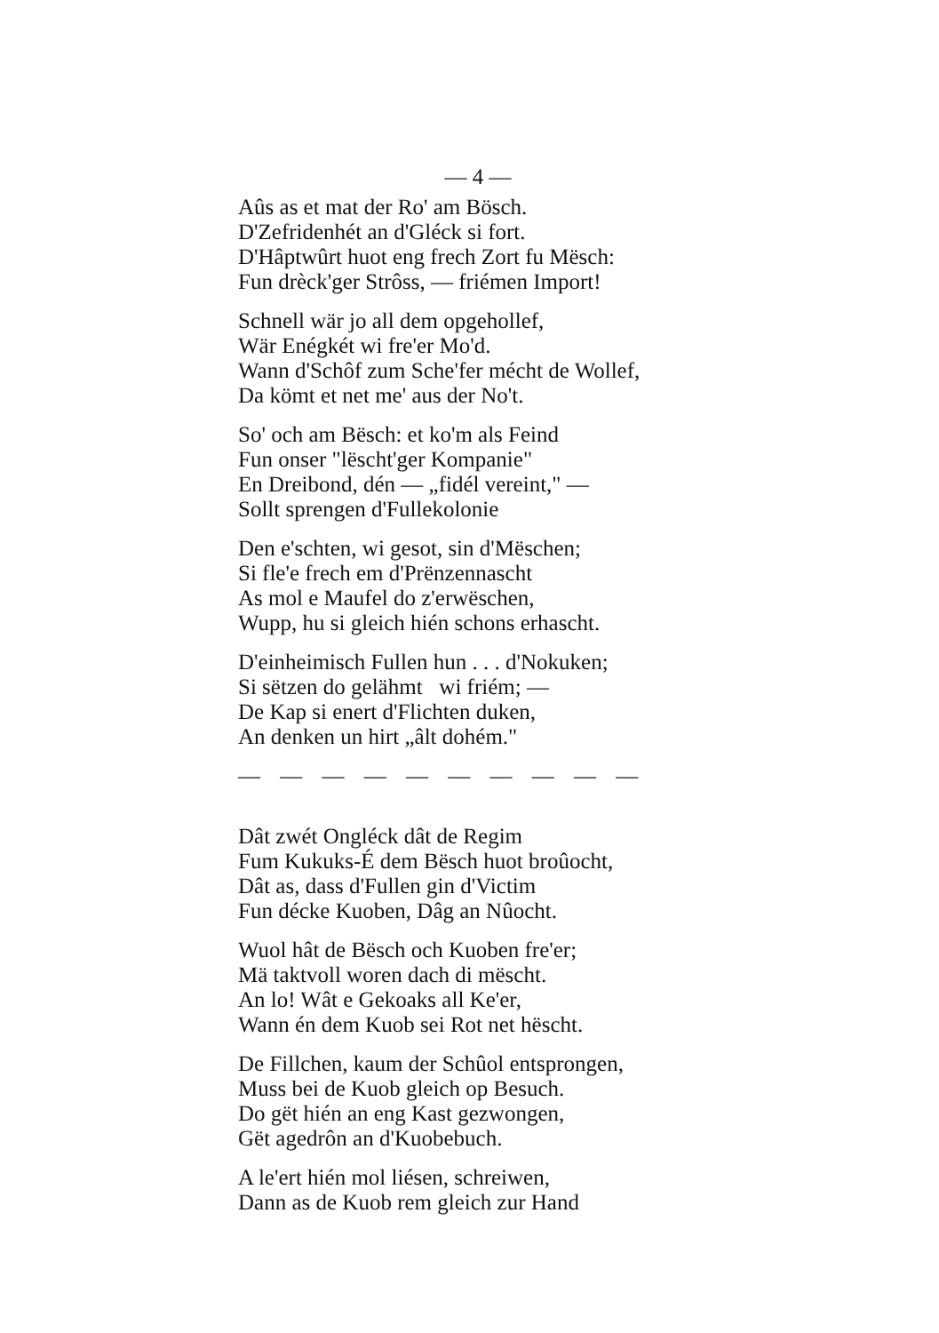— 4 —
Aûs as et mat der Ro' am Bösch.
D'Zefridenhét an d'Gléck si fort.
D'Hâptwûrt huot eng frech Zort fu Mësch:
Fun drèck'ger Strôss, — friémen Import!
Schnell wär jo all dem opgehollef,
Wär Enégkét wi fre'er Mo'd.
Wann d'Schôf zum Sche'fer mécht de Wollef,
Da kömt et net me' aus der No't.
So' och am Bësch: et ko'm als Feind
Fun onser "lëscht'ger Kompanie"
En Dreibond, dén — „fidél vereint," —
Sollt sprengen d'Fullekolonie
Den e'schten, wi gesot, sin d'Mëschen;
Si fle'e frech em d'Prënzennascht
As mol e Maufel do z'erwëschen,
Wupp, hu si gleich hién schons erhascht.
D'einheimisch Fullen hun . . . d'Nokuken;
Si sëtzen do gelähmt wi friém; —
De Kap si enert d'Flichten duken,
An denken un hirt „âlt dohém."
— — — — — — — — — —
Dât zwét Ongléck dât de Regim
Fum Kukuks-É dem Bësch huot broûocht,
Dât as, dass d'Fullen gin d'Victim
Fun décke Kuoben, Dâg an Nûocht.
Wuol hât de Bësch och Kuoben fre'er;
Mä taktvoll woren dach di mëscht.
An lo! Wât e Gekoaks all Ke'er,
Wann én dem Kuob sei Rot net hëscht.
De Fillchen, kaum der Schûol entsprongen,
Muss bei de Kuob gleich op Besuch.
Do gët hién an eng Kast gezwongen,
Gët agedrôn an d'Kuobebuch.
A le'ert hién mol liésen, schreiwen,
Dann as de Kuob rem gleich zur Hand